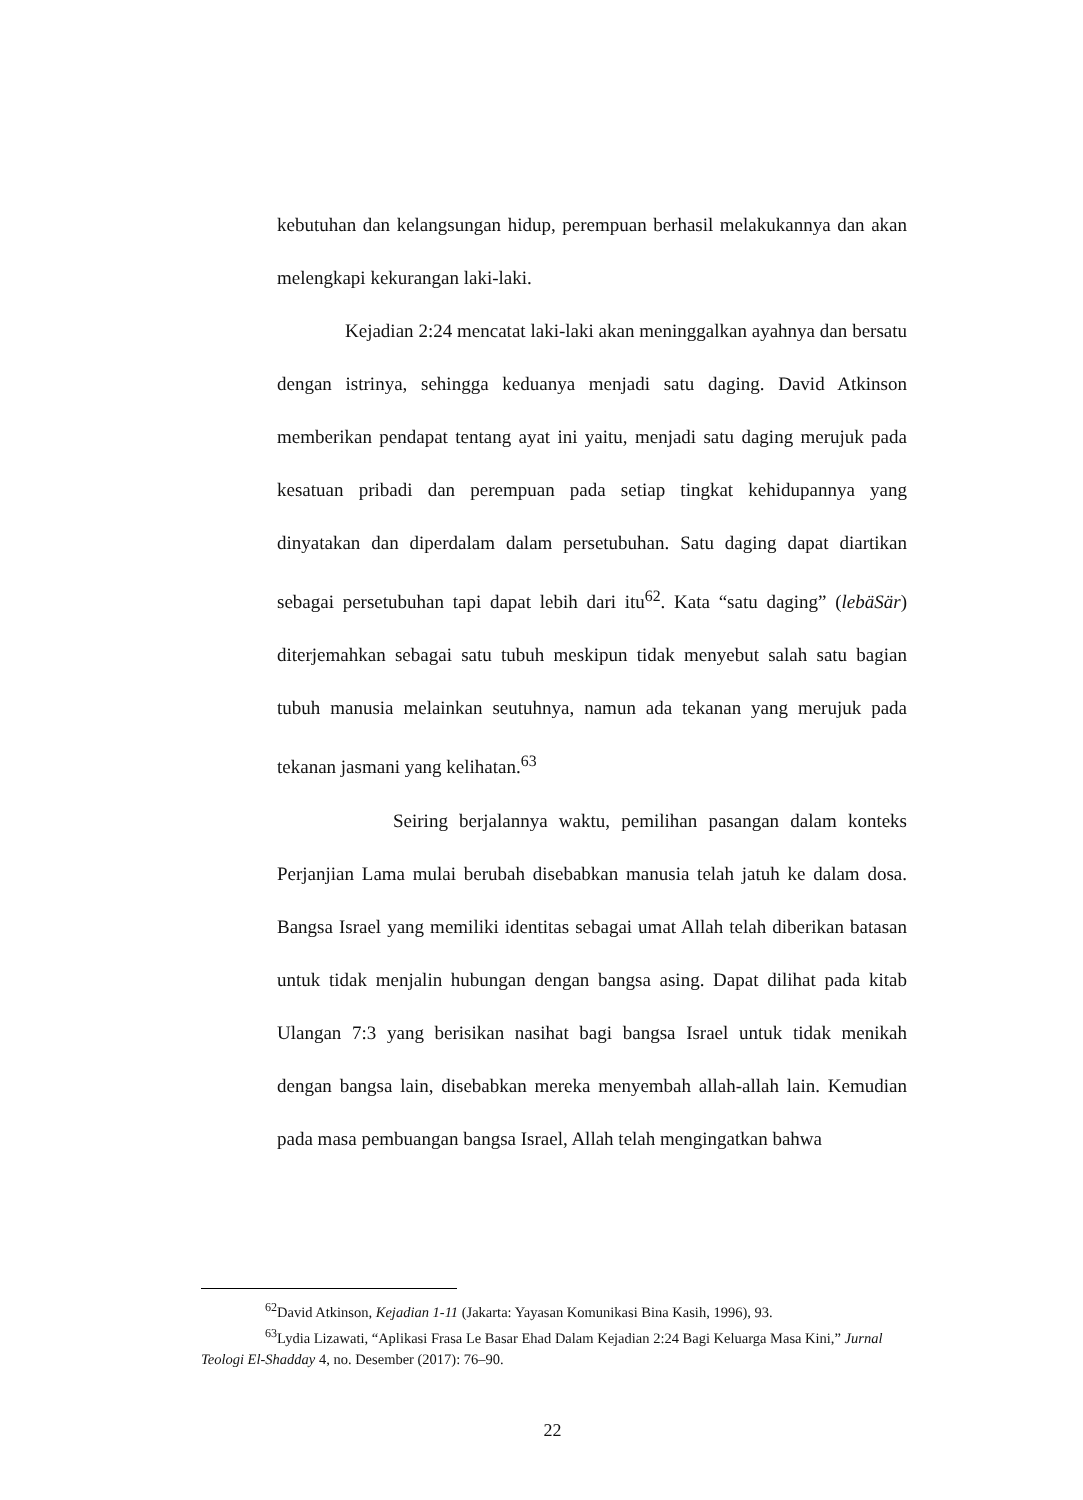kebutuhan dan kelangsungan hidup, perempuan berhasil melakukannya dan akan melengkapi kekurangan laki-laki.
Kejadian 2:24 mencatat laki-laki akan meninggalkan ayahnya dan bersatu dengan istrinya, sehingga keduanya menjadi satu daging. David Atkinson memberikan pendapat tentang ayat ini yaitu, menjadi satu daging merujuk pada kesatuan pribadi dan perempuan pada setiap tingkat kehidupannya yang dinyatakan dan diperdalam dalam persetubuhan. Satu daging dapat diartikan sebagai persetubuhan tapi dapat lebih dari itu<sup>62</sup>. Kata “satu daging” (lebäSär) diterjemahkan sebagai satu tubuh meskipun tidak menyebut salah satu bagian tubuh manusia melainkan seutuhnya, namun ada tekanan yang merujuk pada tekanan jasmani yang kelihatan.<sup>63</sup>
Seiring berjalannya waktu, pemilihan pasangan dalam konteks Perjanjian Lama mulai berubah disebabkan manusia telah jatuh ke dalam dosa. Bangsa Israel yang memiliki identitas sebagai umat Allah telah diberikan batasan untuk tidak menjalin hubungan dengan bangsa asing. Dapat dilihat pada kitab Ulangan 7:3 yang berisikan nasihat bagi bangsa Israel untuk tidak menikah dengan bangsa lain, disebabkan mereka menyembah allah-allah lain. Kemudian pada masa pembuangan bangsa Israel, Allah telah mengingatkan bahwa
<sup>62</sup> David Atkinson, Kejadian 1-11 (Jakarta: Yayasan Komunikasi Bina Kasih, 1996), 93.
<sup>63</sup> Lydia Lizawati, “Aplikasi Frasa Le Basar Ehad Dalam Kejadian 2:24 Bagi Keluarga Masa Kini,” Jurnal Teologi El-Shadday 4, no. Desember (2017): 76–90.
22